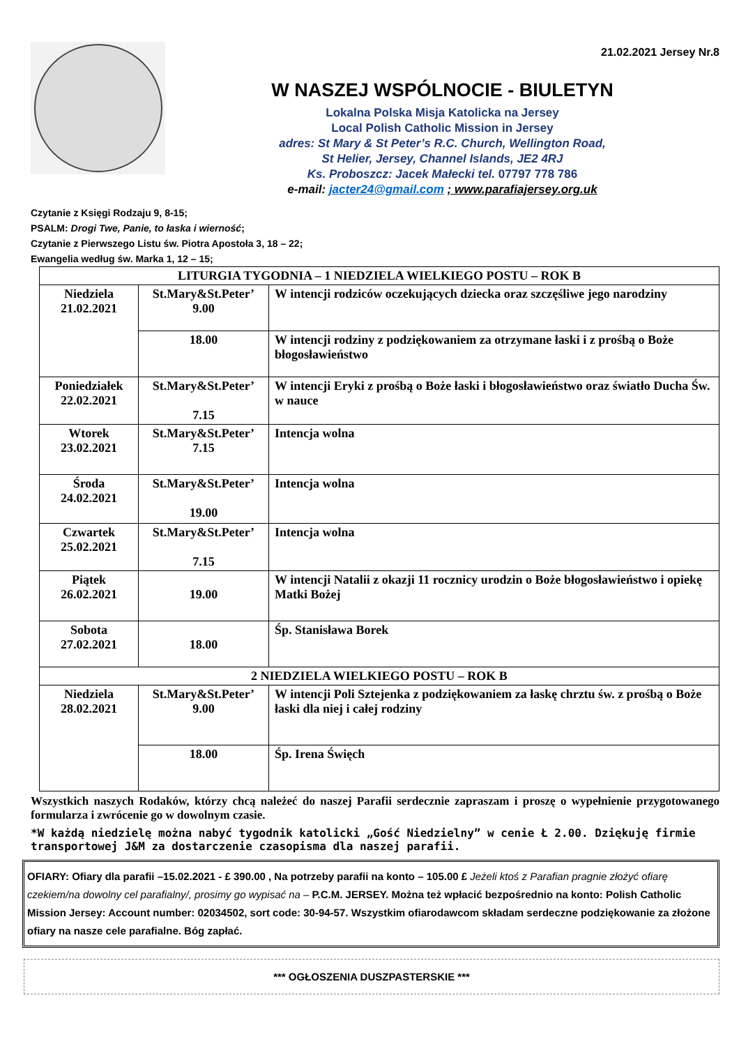21.02.2021 Jersey Nr.8
W NASZEJ WSPÓLNOCIE - BIULETYN
Lokalna Polska Misja Katolicka na Jersey
Local Polish Catholic Mission in Jersey
adres: St Mary & St Peter’s R.C. Church, Wellington Road,
St Helier, Jersey, Channel Islands, JE2 4RJ
Ks. Proboszcz: Jacek Małecki tel. 07797 778 786
e-mail: jacter24@gmail.com ; www.parafiajersey.org.uk
Czytanie z Księgi Rodzaju 9, 8-15;
PSALM: Drogi Twe, Panie, to łaska i wierność;
Czytanie z Pierwszego Listu św. Piotra Apostoła 3, 18 – 22;
Ewangelia według św. Marka 1, 12 – 15;
| LITURGIA TYGODNIA – 1 NIEDZIELA WIELKIEGO POSTU – ROK B | | |
| Niedziela 21.02.2021 | St.Mary&St.Peter’ 9.00 | W intencji rodziców oczekujących dziecka oraz szczęśliwe jego narodziny |
| | 18.00 | W intencji rodziny z podziękowaniem za otrzymane łaski i z prośbą o Boże błogosławieństwo |
| Poniedziałek 22.02.2021 | St.Mary&St.Peter’ 7.15 | W intencji Eryki z prośbą o Boże łaski i błogosławieństwo oraz światło Ducha Św. w nauce |
| Wtorek 23.02.2021 | St.Mary&St.Peter’ 7.15 | Intencja wolna |
| Środa 24.02.2021 | St.Mary&St.Peter’ 19.00 | Intencja wolna |
| Czwartek 25.02.2021 | St.Mary&St.Peter’ 7.15 | Intencja wolna |
| Piątek 26.02.2021 | 19.00 | W intencji Natalii z okazji 11 rocznicy urodzin o Boże błogosławieństwo i opiekę Matki Bożej |
| Sobota 27.02.2021 | 18.00 | Śp. Stanisława Borek |
| 2 NIEDZIELA WIELKIEGO POSTU – ROK B | | |
| Niedziela 28.02.2021 | St.Mary&St.Peter’ 9.00 | W intencji Poli Sztejenka z podziękowaniem za łaskę chrztu św. z prośbą o Boże łaski dla niej i całej rodziny |
| | 18.00 | Śp. Irena Święch |
Wszystkich naszych Rodaków, którzy chcą należeć do naszej Parafii serdecznie zapraszam i proszę o wypełnienie przygotowanego formularza i zwrócenie go w dowolnym czasie.
*W każdą niedzielę można nabyć tygodnik katolicki „Gość Niedzielny” w cenie Ł 2.00. Dziękuję firmie transportowej J&M za dostarczenie czasopisma dla naszej parafii.
OFIARY: Ofiary dla parafii –15.02.2021 - £ 390.00 , Na potrzeby parafii na konto – 105.00 £ Jeżeli ktoś z Parafian pragnie złożyć ofiarę czekiem/na dowolny cel parafialny/, prosimy go wypisać na – P.C.M. JERSEY. Można też wpłacić bezpośrednio na konto: Polish Catholic Mission Jersey: Account number: 02034502, sort code: 30-94-57. Wszystkim ofiarodawcom składam serdeczne podziękowanie za złożone ofiary na nasze cele parafialne. Bóg zapłać.
*** OGŁOSZENIA DUSZPASTERSKIE ***